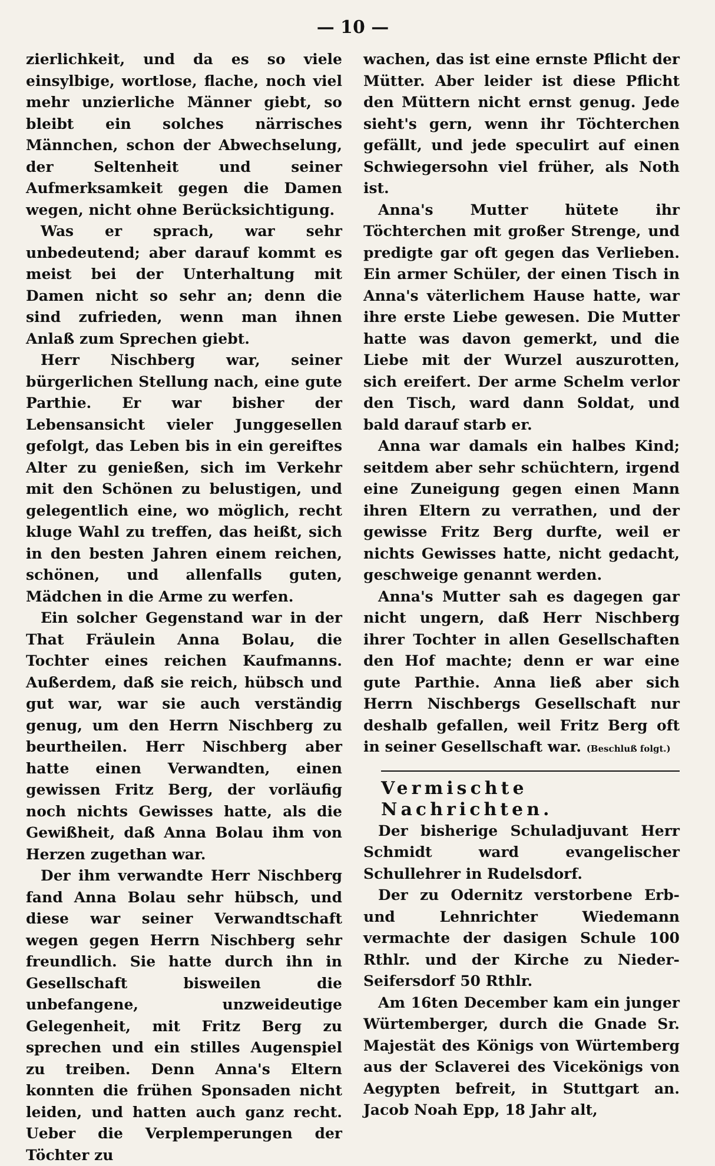— 10 —
zierlichkeit, und da es so viele einsylbige, wortlose, flache, noch viel mehr unzierliche Männer giebt, so bleibt ein solches närrisches Männchen, schon der Abwechselung, der Seltenheit und seiner Aufmerksamkeit gegen die Damen wegen, nicht ohne Berücksichtigung.
Was er sprach, war sehr unbedeutend; aber darauf kommt es meist bei der Unterhaltung mit Damen nicht so sehr an; denn die sind zufrieden, wenn man ihnen Anlaß zum Sprechen giebt.
Herr Nischberg war, seiner bürgerlichen Stellung nach, eine gute Parthie. Er war bisher der Lebensansicht vieler Junggesellen gefolgt, das Leben bis in ein gereiftes Alter zu genießen, sich im Verkehr mit den Schönen zu belustigen, und gelegentlich eine, wo möglich, recht kluge Wahl zu treffen, das heißt, sich in den besten Jahren einem reichen, schönen, und allenfalls guten, Mädchen in die Arme zu werfen.
Ein solcher Gegenstand war in der That Fräulein Anna Bolau, die Tochter eines reichen Kaufmanns. Außerdem, daß sie reich, hübsch und gut war, war sie auch verständig genug, um den Herrn Nischberg zu beurtheilen. Herr Nischberg aber hatte einen Verwandten, einen gewissen Fritz Berg, der vorläufig noch nichts Gewisses hatte, als die Gewißheit, daß Anna Bolau ihm von Herzen zugethan war.
Der ihm verwandte Herr Nischberg fand Anna Bolau sehr hübsch, und diese war seiner Verwandtschaft wegen gegen Herrn Nischberg sehr freundlich. Sie hatte durch ihn in Gesellschaft bisweilen die unbefangene, unzweideutige Gelegenheit, mit Fritz Berg zu sprechen und ein stilles Augenspiel zu treiben. Denn Anna's Eltern konnten die frühen Sponsaden nicht leiden, und hatten auch ganz recht. Ueber die Verplemperungen der Töchter zu
wachen, das ist eine ernste Pflicht der Mütter. Aber leider ist diese Pflicht den Müttern nicht ernst genug. Jede sieht's gern, wenn ihr Töchterchen gefällt, und jede speculirt auf einen Schwiegersohn viel früher, als Noth ist.
Anna's Mutter hütete ihr Töchterchen mit großer Strenge, und predigte gar oft gegen das Verlieben. Ein armer Schüler, der einen Tisch in Anna's väterlichem Hause hatte, war ihre erste Liebe gewesen. Die Mutter hatte was davon gemerkt, und die Liebe mit der Wurzel auszurotten, sich ereifert. Der arme Schelm verlor den Tisch, ward dann Soldat, und bald darauf starb er.
Anna war damals ein halbes Kind; seitdem aber sehr schüchtern, irgend eine Zuneigung gegen einen Mann ihren Eltern zu verrathen, und der gewisse Fritz Berg durfte, weil er nichts Gewisses hatte, nicht gedacht, geschweige genannt werden.
Anna's Mutter sah es dagegen gar nicht ungern, daß Herr Nischberg ihrer Tochter in allen Gesellschaften den Hof machte; denn er war eine gute Parthie. Anna ließ aber sich Herrn Nischbergs Gesellschaft nur deshalb gefallen, weil Fritz Berg oft in seiner Gesellschaft war. (Beschluß folgt.)
Vermischte Nachrichten.
Der bisherige Schuladjuvant Herr Schmidt ward evangelischer Schullehrer in Rudelsdorf.
Der zu Odernitz verstorbene Erb- und Lehnrichter Wiedemann vermachte der dasigen Schule 100 Rthlr. und der Kirche zu Nieder-Seifersdorf 50 Rthlr.
Am 16ten December kam ein junger Würtemberger, durch die Gnade Sr. Majestät des Königs von Würtemberg aus der Sclaverei des Vicekönigs von Aegypten befreit, in Stuttgart an. Jacob Noah Epp, 18 Jahr alt,